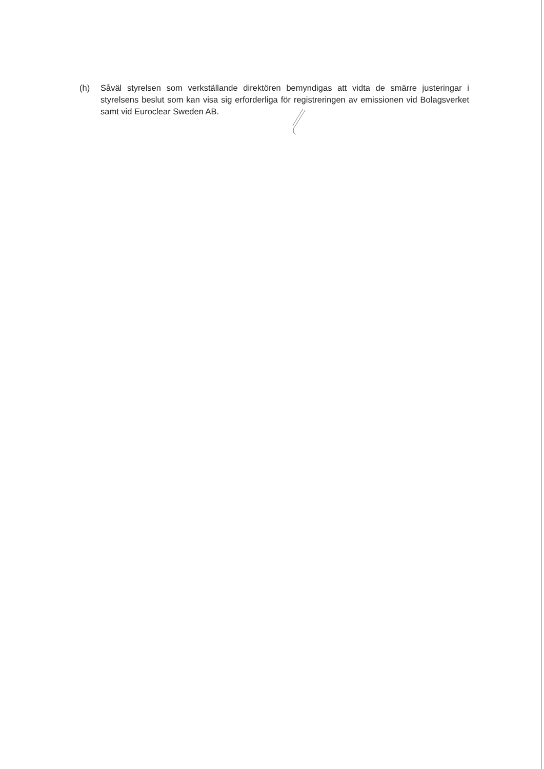(h) Såväl styrelsen som verkställande direktören bemyndigas att vidta de smärre justeringar i styrelsens beslut som kan visa sig erforderliga för registreringen av emissionen vid Bolagsverket samt vid Euroclear Sweden AB.